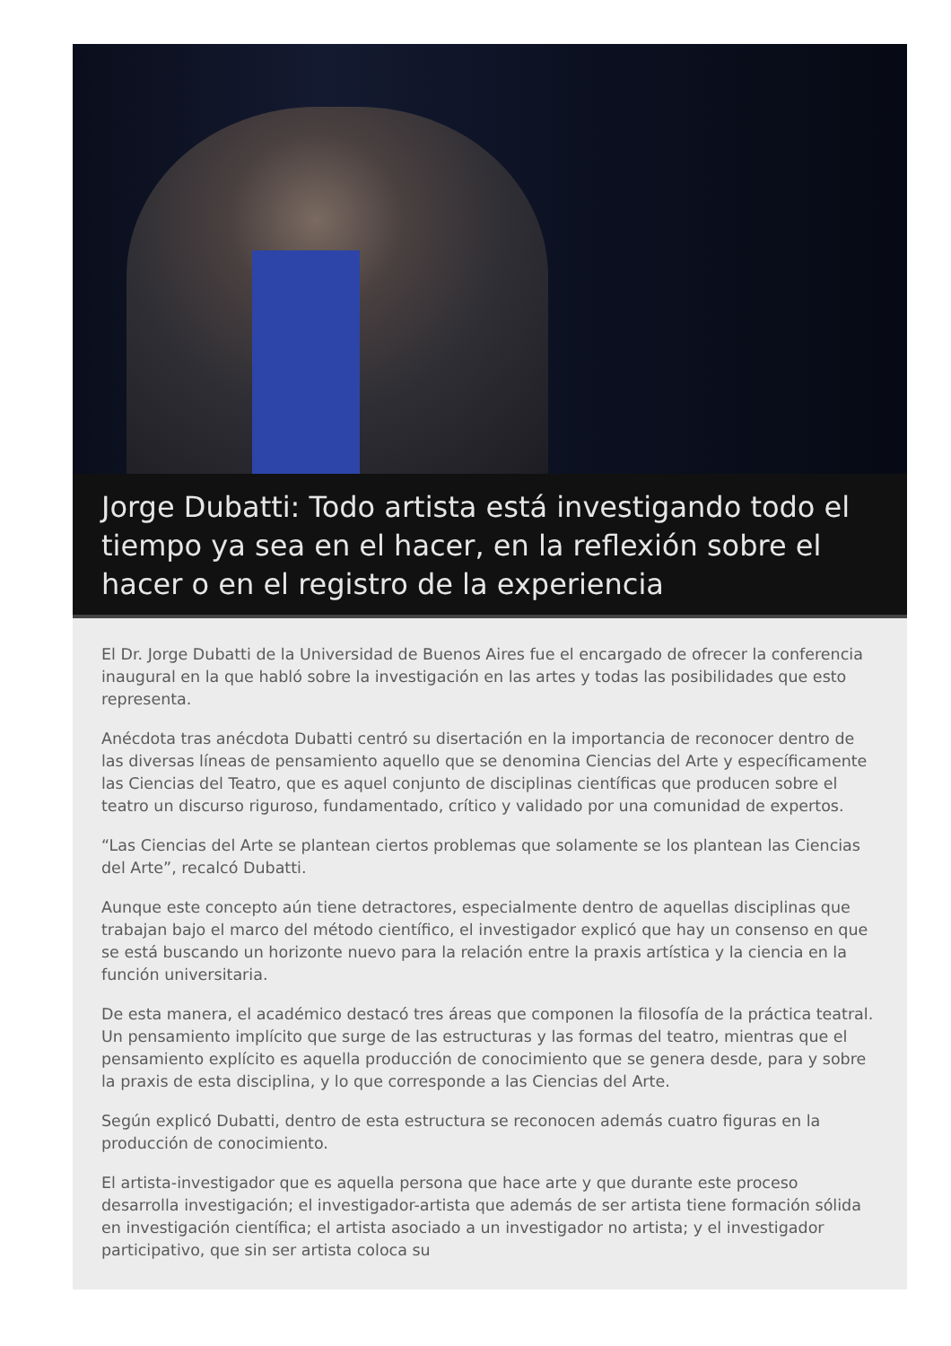Jorge Dubatti: Todo artista está investigando todo el tiempo ya sea en el hacer, en la reflexión sobre el hacer o en el registro de la experiencia
El Dr. Jorge Dubatti de la Universidad de Buenos Aires fue el encargado de ofrecer la conferencia inaugural en la que habló sobre la investigación en las artes y todas las posibilidades que esto representa.
Anécdota tras anécdota Dubatti centró su disertación en la importancia de reconocer dentro de las diversas líneas de pensamiento aquello que se denomina Ciencias del Arte y específicamente las Ciencias del Teatro, que es aquel conjunto de disciplinas científicas que producen sobre el teatro un discurso riguroso, fundamentado, crítico y validado por una comunidad de expertos.
“Las Ciencias del Arte se plantean ciertos problemas que solamente se los plantean las Ciencias del Arte”, recalcó Dubatti.
Aunque este concepto aún tiene detractores, especialmente dentro de aquellas disciplinas que trabajan bajo el marco del método científico, el investigador explicó que hay un consenso en que se está buscando un horizonte nuevo para la relación entre la praxis artística y la ciencia en la función universitaria.
De esta manera, el académico destacó tres áreas que componen la filosofía de la práctica teatral. Un pensamiento implícito que surge de las estructuras y las formas del teatro, mientras que el pensamiento explícito es aquella producción de conocimiento que se genera desde, para y sobre la praxis de esta disciplina, y lo que corresponde a las Ciencias del Arte.
Según explicó Dubatti, dentro de esta estructura se reconocen además cuatro figuras en la producción de conocimiento.
El artista-investigador que es aquella persona que hace arte y que durante este proceso desarrolla investigación; el investigador-artista que además de ser artista tiene formación sólida en investigación científica; el artista asociado a un investigador no artista; y el investigador participativo, que sin ser artista coloca su